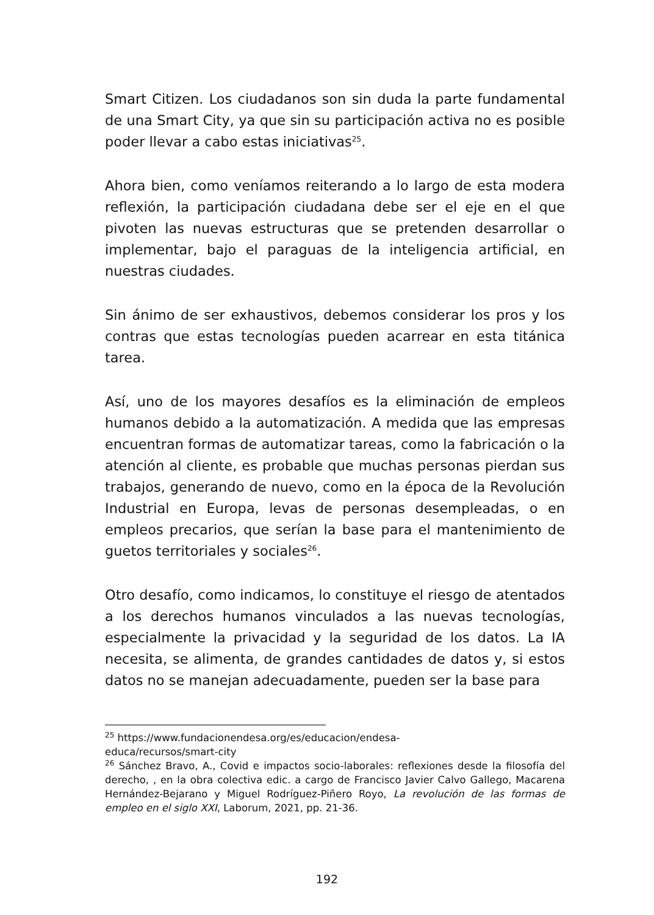Smart Citizen. Los ciudadanos son sin duda la parte fundamental de una Smart City, ya que sin su participación activa no es posible poder llevar a cabo estas iniciativas<sup>25</sup>.
Ahora bien, como veníamos reiterando a lo largo de esta modera reflexión, la participación ciudadana debe ser el eje en el que pivoten las nuevas estructuras que se pretenden desarrollar o implementar, bajo el paraguas de la inteligencia artificial, en nuestras ciudades.
Sin ánimo de ser exhaustivos, debemos considerar los pros y los contras que estas tecnologías pueden acarrear en esta titánica tarea.
Así, uno de los mayores desafíos es la eliminación de empleos humanos debido a la automatización. A medida que las empresas encuentran formas de automatizar tareas, como la fabricación o la atención al cliente, es probable que muchas personas pierdan sus trabajos, generando de nuevo, como en la época de la Revolución Industrial en Europa, levas de personas desempleadas, o en empleos precarios, que serían la base para el mantenimiento de guetos territoriales y sociales<sup>26</sup>.
Otro desafío, como indicamos, lo constituye el riesgo de atentados a los derechos humanos vinculados a las nuevas tecnologías, especialmente la privacidad y la seguridad de los datos. La IA necesita, se alimenta, de grandes cantidades de datos y, si estos datos no se manejan adecuadamente, pueden ser la base para
<sup>25</sup> https://www.fundacionendesa.org/es/educacion/endesa-
educa/recursos/smart-city
<sup>26</sup> Sánchez Bravo, A., Covid e impactos socio-laborales: reflexiones desde la filosofía del derecho, , en la obra colectiva edic. a cargo de Francisco Javier Calvo Gallego, Macarena Hernández-Bejarano y Miguel Rodríguez-Piñero Royo, La revolución de las formas de empleo en el siglo XXI, Laborum, 2021, pp. 21-36.
192